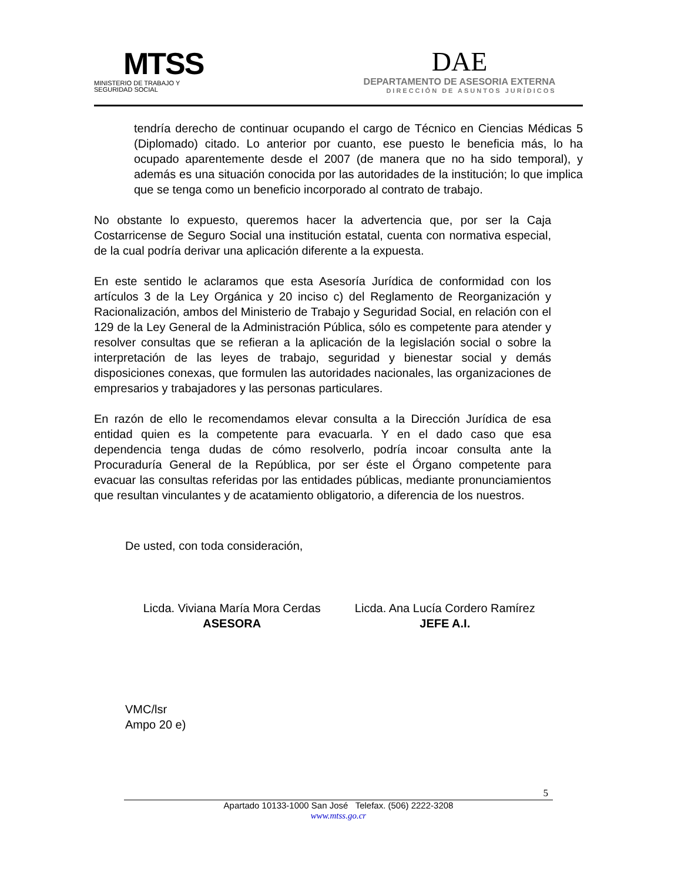MTSS
MINISTERIO DE TRABAJO Y
SEGURIDAD SOCIAL
DAE
DEPARTAMENTO DE ASESORIA EXTERNA
DIRECCIÓN DE ASUNTOS JURÍDICOS
tendría derecho de continuar ocupando el cargo de Técnico en Ciencias Médicas 5 (Diplomado) citado. Lo anterior por cuanto, ese puesto le beneficia más, lo ha ocupado aparentemente desde el 2007 (de manera que no ha sido temporal), y además es una situación conocida por las autoridades de la institución; lo que implica que se tenga como un beneficio incorporado al contrato de trabajo.
No obstante lo expuesto, queremos hacer la advertencia que, por ser la Caja Costarricense de Seguro Social una institución estatal, cuenta con normativa especial, de la cual podría derivar una aplicación diferente a la expuesta.
En este sentido le aclaramos que esta Asesoría Jurídica de conformidad con los artículos 3 de la Ley Orgánica y 20 inciso c) del Reglamento de Reorganización y Racionalización, ambos del Ministerio de Trabajo y Seguridad Social, en relación con el 129 de la Ley General de la Administración Pública, sólo es competente para atender y resolver consultas que se refieran a la aplicación de la legislación social o sobre la interpretación de las leyes de trabajo, seguridad y bienestar social y demás disposiciones conexas, que formulen las autoridades nacionales, las organizaciones de empresarios y trabajadores y las personas particulares.
En razón de ello le recomendamos elevar consulta a la Dirección Jurídica de esa entidad quien es la competente para evacuarla. Y en el dado caso que esa dependencia tenga dudas de cómo resolverlo, podría incoar consulta ante la Procuraduría General de la República, por ser éste el Órgano competente para evacuar las consultas referidas por las entidades públicas, mediante pronunciamientos que resultan vinculantes y de acatamiento obligatorio, a diferencia de los nuestros.
De usted, con toda consideración,
Licda. Viviana María Mora Cerdas
ASESORA
Licda. Ana Lucía Cordero Ramírez
JEFE A.I.
VMC/lsr
Ampo 20 e)
5
Apartado 10133-1000 San José Telefax. (506) 2222-3208
www.mtss.go.cr